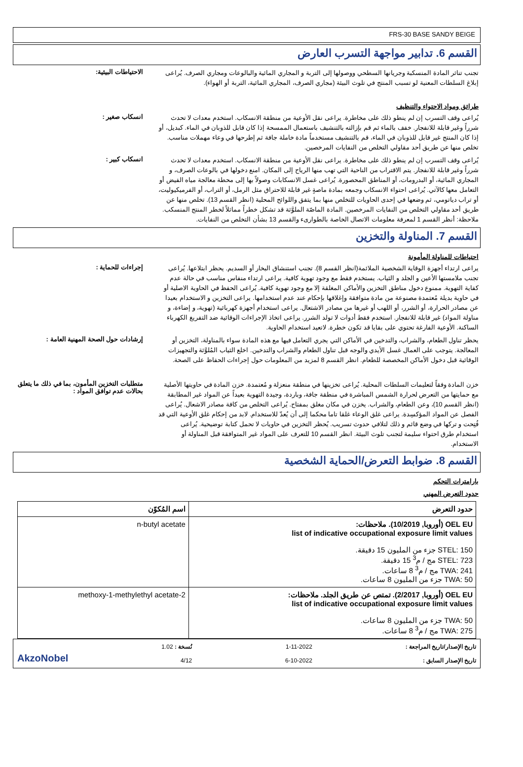FRS-30 BASE SANDY BEIGE
القسم 6. تدابير مواجهة التسرب العارض
تجنب تناثر المادة المنسكبة وجريانها السطحي ووصولها إلى التربة و المجاري المائية والبالوعات ومجاري الصرف. يُراعى إبلاغ السلطات المعنية لو تسبب المنتج في تلوث البيئة (مجاري الصرف، المجاري المائية، التربة أو الهواء).
الاحتياطات البيئية:
طرائق ومواد الاحتواء والتنظيف
يُراعى وقف التسرب إن لم ينطو ذلك على مخاطرة. يراعى نقل الأوعية من منطقة الانسكاب. استخدم معدات لا تحدث شرراً وغير قابلة للانفجار. خفف بالماء ثم قم بإزالته بالتنشيف باستعمال الممسحة إذا كان قابل للذوبان في الماء. كبديل، أو إذا كان المنتج غير قابل للذوبان في الماء، قم بالتنشيف مستخدماً مادة خاملة جافة ثم إطرحها في وعاء مهملات مناسب. تخلص منها عن طريق أحد مقاولي التخلص من النفايات المرخصين.
انسكاب صغير :
يُراعى وقف التسرب إن لم ينطو ذلك على مخاطرة. يراعى نقل الأوعية من منطقة الانسكاب. استخدم معدات لا تحدث شرراً وغير قابلة للانفجار. يتم الاقتراب من الناحية التي تهب منها الرياح إلى المكان. امنع دخولها في بالوعات الصرف، و المجاري المائية، أو البدرومات، أو المناطق المحصورة. يُراعى غسل الانسكابات وصولاً بها إلى محطة معالجة مياه الفيض أو التعامل معها كالآتي. يُراعى احتواء الانسكاب وجمعه بمادة ماصةٍ غير قابلة للاحتراق مثل الرمل، أو التراب، أو الفرميكيوليت، أو تراب دياتومي، ثم وضعها في إحدى الحاويات للتخلص منها بما يتفق واللوائح المحلية (انظر القسم 13). تخلص منها عن طريق أحد مقاولي التخلص من النفايات المرخصين. المادة الماصّة الملوَّثة قد تشكل خطراً مماثلاً لخطر المنتج المنسكب. ملاحظة: أنظر القسم 1 لمعرفة معلومات الاتصال الخاصة بالطوارىء والقسم 13 بشأن التخلص من النفايات.
انسكاب كبير :
القسم 7. المناولة والتخزين
احتياطات للمناولة المأمونة
يراعى ارتداء أجهزة الوقاية الشخصية الملائمة(انظر القسم 8). تجنب استنشاق البخار أو السديم. يحظر ابتلاعها. يُراعى تجنب ملامستها الأعين و الجلد و الثياب. يستخدم فقط مع وجود تهوية كافية. يراعى ارتداء منفاس مناسب في حالة عدم كفاية التهوية. ممنوع دخول مناطق التخزين والأماكن المغلقة إلا مع وجود تهوية كافية. يُراعى الحفظ في الحاوية الاصلية أو في حاوية بديلة مُعتمدة مصنوعة من مادة متوافقة وإغلاقها بإحكام عند عدم استخدامها. يراعى التخزين و الاستخدام بعيدا عن مصادر الحرارة، أو الشرر، أو اللهب أو غيرها من مصادر الاشتعال. يراعى استخدام أجهزة كهربائية (تهوية، و إضاءة، و مناولة المواد) غير قابلة للانفجار. استخدم فقط أدوات لا تولد الشرر. يراعى اتخاذ الإجراءات الوقائية ضد التفريغ الكهرباء الساكنة. الأوعية الفارغة تحتوي على بقايا قد تكون خطرة. لاتعيد استخدام الحاوية.
إجراءات للحماية :
يحظر تناول الطعام، والشراب، والتدخين في الأماكن التي يجري التعامل فيها مع هذه المادة سواء بالمناولة، التخزين أو المعالجة. يتوجب على العمال غسل الأيدي والوجه قبل تناول الطعام والشراب والتدخين. اخلع الثياب المُلوَّثة والتجهيزات الوقائية قبل دخول الأماكن المخصصة للطعام. انظر القسم 8 لمزيد من المعلومات حول إجراءات الحفاظ على الصحة.
إرشادات حول الصحة المهنية العامة :
خزن المادة وفقاً لتعليمات السلطات المحلية. يُراعى تخزينها في منطقة منعزلة و مُعتمدة. خزن المادة في حاويتها الأصلية مع حمايتها من التعرض لحرارة الشمس المباشرة في منطقة جافة، وباردة، وجيدة التهوية بعيداً عن المواد غير المطابقة (انظر القسم 10)، وعن الطعام، والشراب. يخزن في مكان مغلق بمفتاح. يُراعى التخلص من كافة مصادر الاشعال. يُراعى الفصل عن المواد المؤكسِدة. يراعى غلق الوعاء غلقا تاما محكما إلى أن يُعدّ للاستخدام. لابد من إحكام غلق الأوعية التي قد فُتِحت و تركها في وضع قائم و ذلك لتلافي حدوث تسريب. يُحظر التخزين في حاويات لا تحمل كتابة توضيحية. يُراعى استخدام طرق احتواء سليمة لتجنب تلوث البيئة. انظر القسم 10 للتعرف على المواد غير المتوافقة قبل المناولة أو الاستخدام.
متطلبات التخزين المأمون، بما في ذلك ما يتعلق بحالات عدم توافق المواد :
القسم 8. ضوابط التعرض/الحماية الشخصية
بارامترات التحكم
حدود التعرض المهني
| حدود التعرض | اسم المُكوّن |
| --- | --- |
| OEL EU (أوروبا, 10/2019). ملاحظات: list of indicative occupational exposure limit values STEL: 150 جزء من المليون 15 دقيقة. STEL: 723 مج / م<sup>3</sup> 15 دقيقة. TWA: 241 مج / م<sup>3</sup> 8 ساعات. TWA: 50 جزء من المليون 8 ساعات. | n-butyl acetate |
| OEL EU (أوروبا, 2/2017). تمتص عن طريق الجلد. ملاحظات: list of indicative occupational exposure limit values TWA: 50 جزء من المليون 8 ساعات. TWA: 275 مج / م<sup>3</sup> 8 ساعات. | 2-methoxy-1-methylethyl acetate |
تاريخ الإصدار/تاريخ المراجعة :
تاريخ الإصدار السابق :
1-11-2022
6-10-2022
نُسخة : 1.02
4/12
AkzoNobel